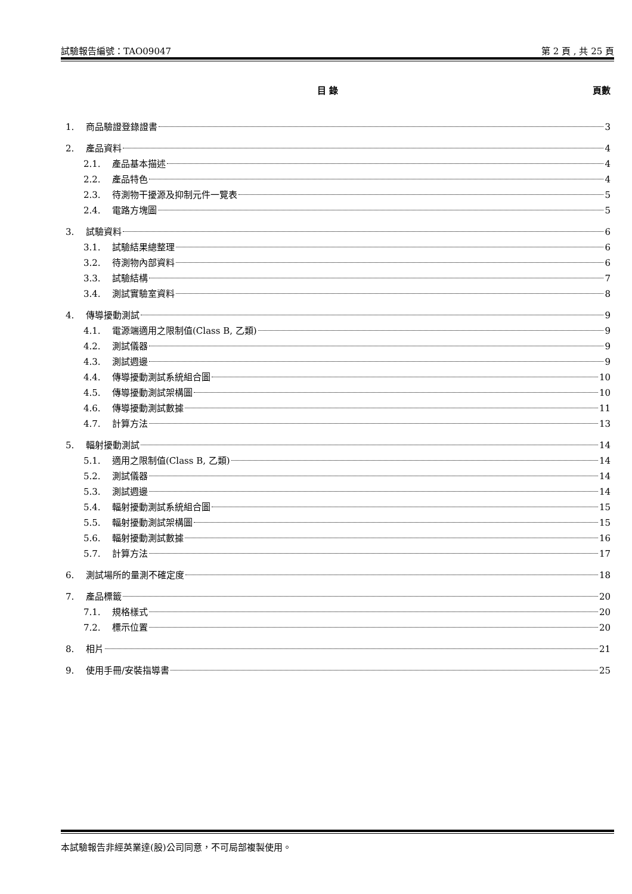試驗報告編號：TAO09047 第 2 頁 , 共 25 頁
目 錄 頁數
1. 商品驗證登錄證書 3
2. 產品資料 4
2.1. 產品基本描述 4
2.2. 產品特色 4
2.3. 待測物干擾源及抑制元件一覽表 5
2.4. 電路方塊圖 5
3. 試驗資料 6
3.1. 試驗結果總整理 6
3.2. 待測物內部資料 6
3.3. 試驗結構 7
3.4. 測試實驗室資料 8
4. 傳導擾動測試 9
4.1. 電源端適用之限制值(Class B, 乙類) 9
4.2. 測試儀器 9
4.3. 測試週邊 9
4.4. 傳導擾動測試系統組合圖 10
4.5. 傳導擾動測試架構圖 10
4.6. 傳導擾動測試數據 11
4.7. 計算方法 13
5. 輻射擾動測試 14
5.1. 適用之限制值(Class B, 乙類) 14
5.2. 測試儀器 14
5.3. 測試週邊 14
5.4. 輻射擾動測試系統組合圖 15
5.5. 輻射擾動測試架構圖 15
5.6. 輻射擾動測試數據 16
5.7. 計算方法 17
6. 測試場所的量測不確定度 18
7. 產品標籤 20
7.1. 規格樣式 20
7.2. 標示位置 20
8. 相片 21
9. 使用手冊/安裝指導書 25
本試驗報告非經英業達(股)公司同意，不可局部複製使用。